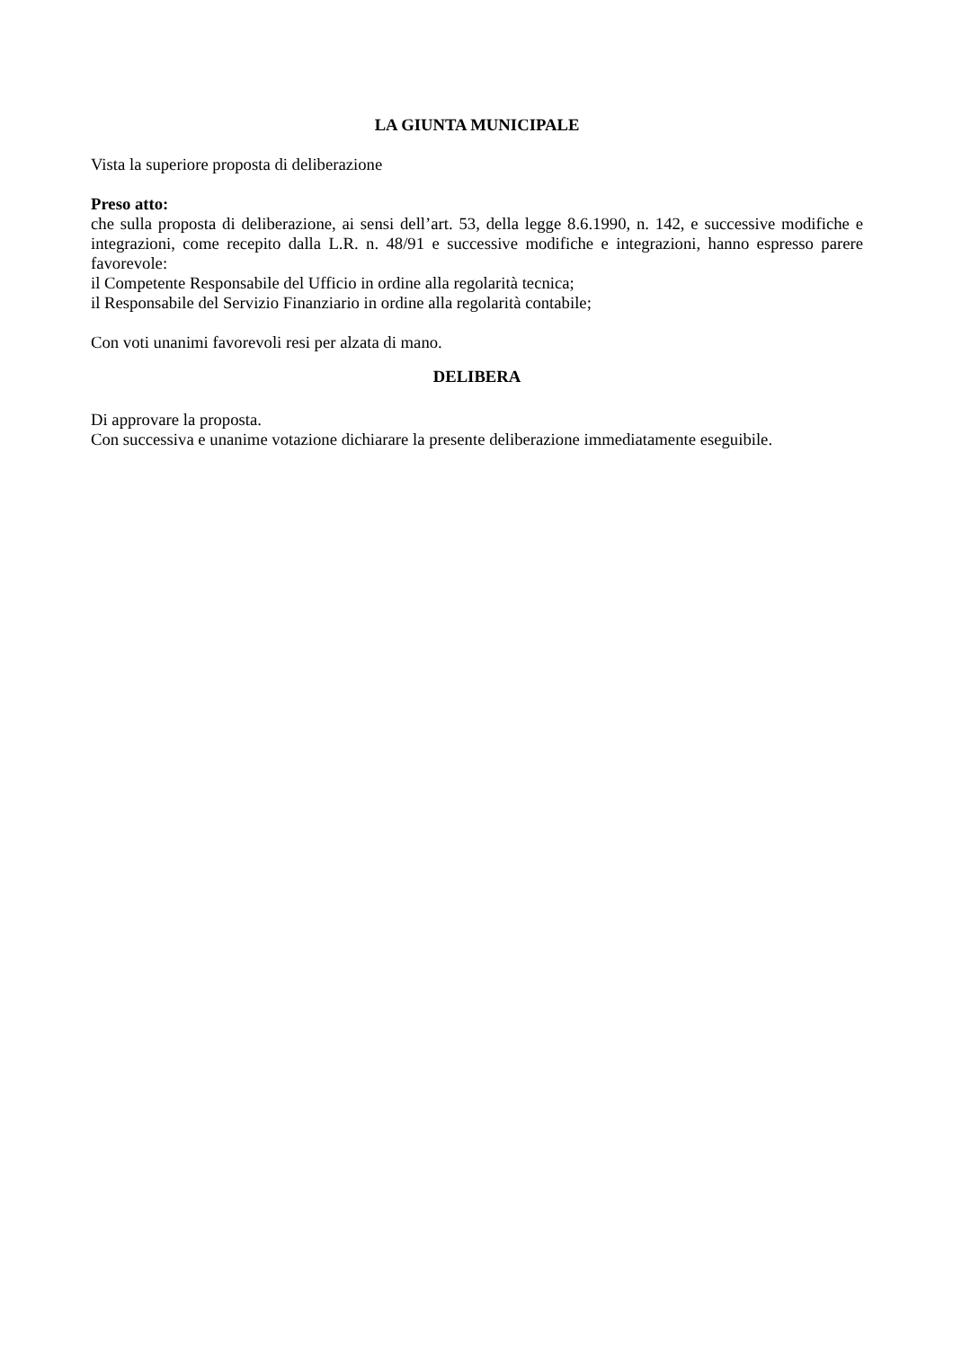LA GIUNTA MUNICIPALE
Vista la superiore proposta di deliberazione
Preso atto:
che sulla proposta di deliberazione, ai sensi dell’art. 53, della legge 8.6.1990, n. 142, e successive modifiche e integrazioni, come recepito dalla L.R. n. 48/91 e successive modifiche e integrazioni, hanno espresso parere favorevole:
il Competente Responsabile del Ufficio in ordine alla regolarità tecnica;
il Responsabile del Servizio Finanziario in ordine alla regolarità contabile;
Con voti unanimi favorevoli resi per alzata di mano.
DELIBERA
Di approvare la proposta.
Con successiva e unanime votazione dichiarare la presente deliberazione immediatamente eseguibile.